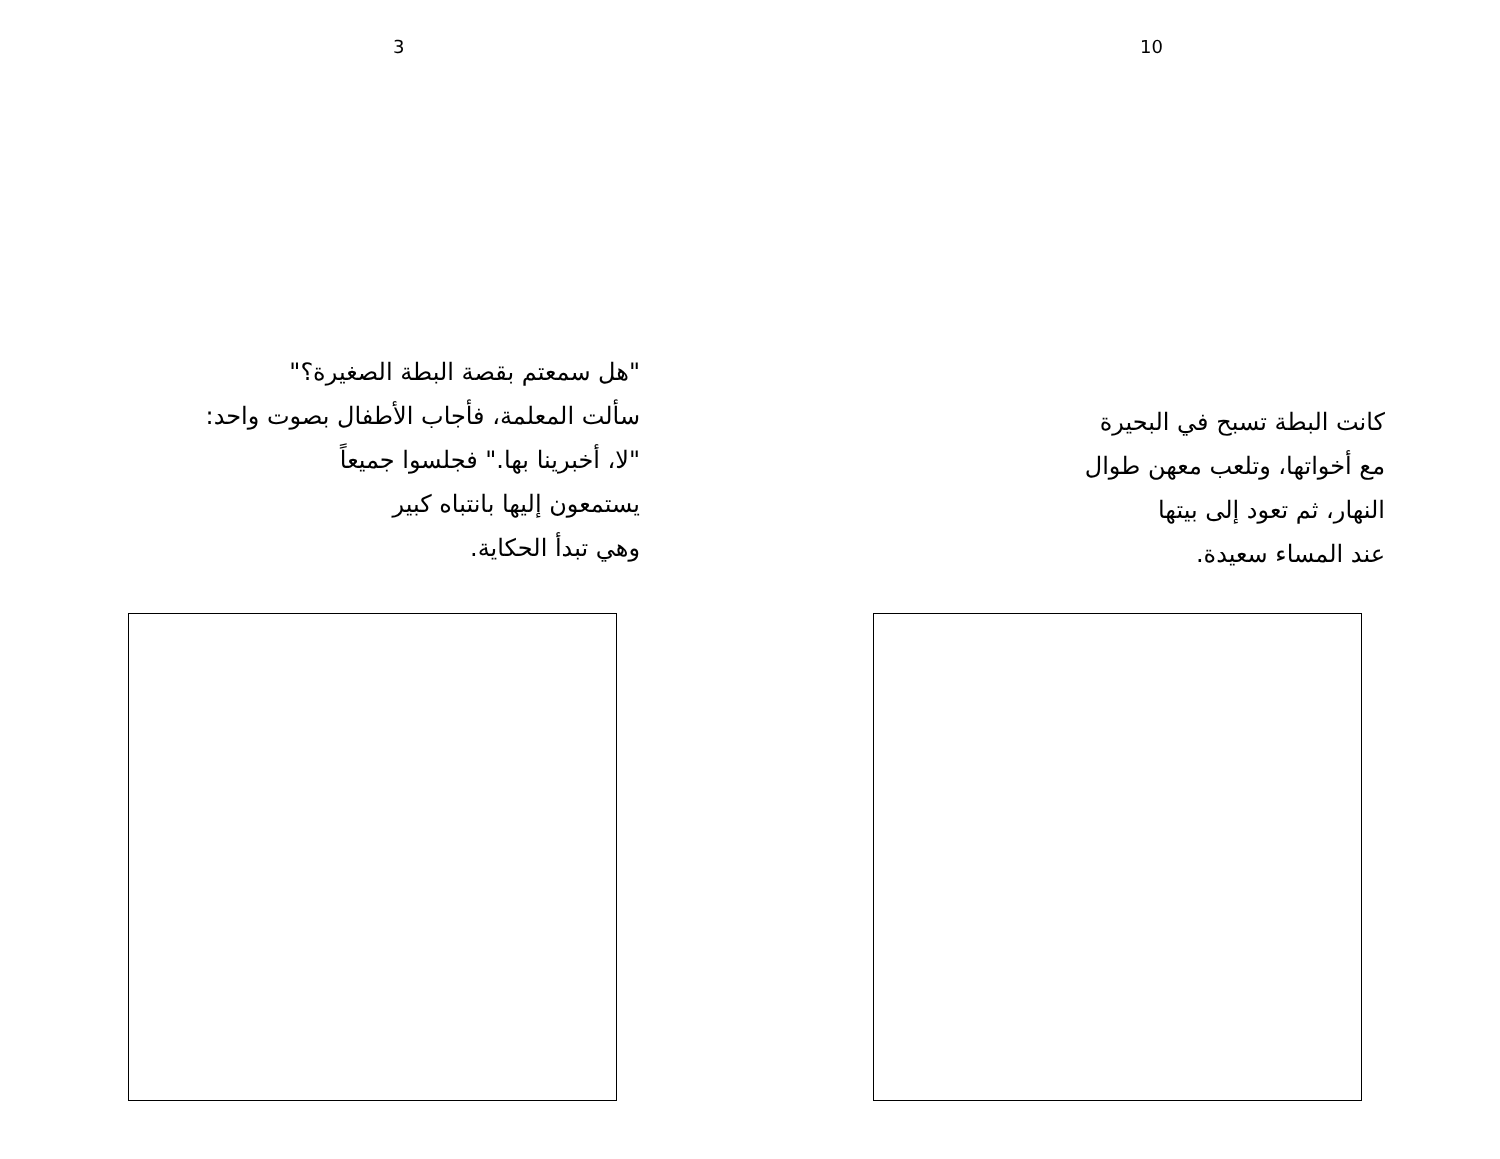3
"هل سمعتم بقصة البطة الصغيرة؟"
سألت المعلمة، فأجاب الأطفال بصوت واحد:
"لا، أخبرينا بها." فجلسوا جميعاً
يستمعون إليها بانتباه كبير
وهي تبدأ الحكاية.
10
كانت البطة تسبح في البحيرة
مع أخواتها، وتلعب معهن طوال
النهار، ثم تعود إلى بيتها
عند المساء سعيدة.